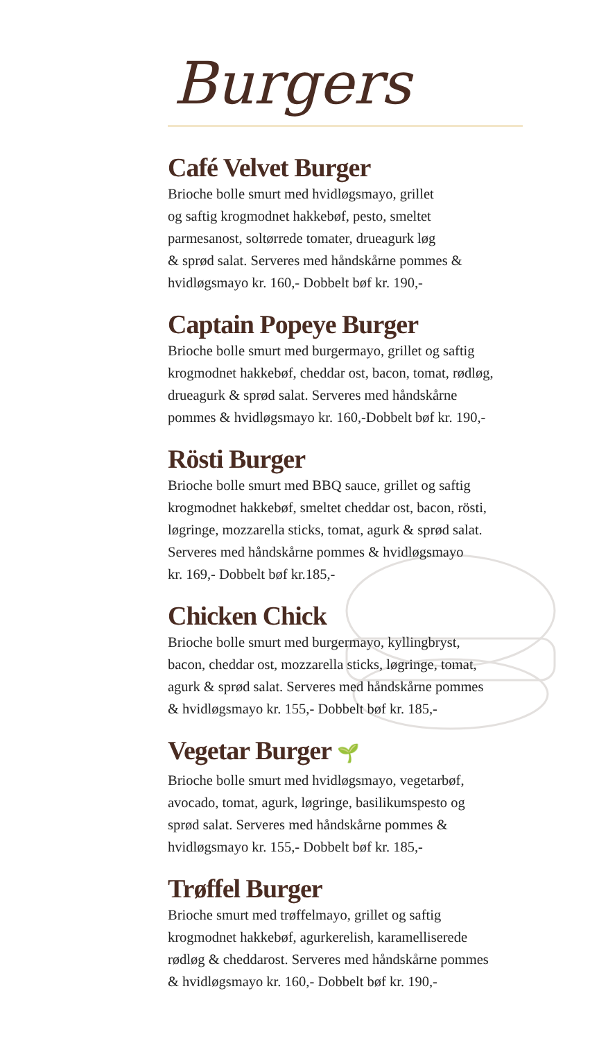Burgers
Café Velvet Burger
Brioche bolle smurt med hvidløgsmayo, grillet
og saftig krogmodnet hakkebøf, pesto, smeltet
parmesanost, soltørrede tomater, drueagurk løg
& sprød salat. Serveres med håndskårne pommes &
hvidløgsmayo kr. 160,- Dobbelt bøf kr. 190,-
Captain Popeye Burger
Brioche bolle smurt med burgermayo, grillet og saftig
krogmodnet hakkebøf, cheddar ost, bacon, tomat, rødløg,
drueagurk & sprød salat. Serveres med håndskårne
pommes & hvidløgsmayo kr. 160,-Dobbelt bøf kr. 190,-
Rösti Burger
Brioche bolle smurt med BBQ sauce, grillet og saftig
krogmodnet hakkebøf, smeltet cheddar ost, bacon, rösti,
løgringe, mozzarella sticks, tomat, agurk & sprød salat.
Serveres med håndskårne pommes & hvidløgsmayo
kr. 169,- Dobbelt bøf kr.185,-
Chicken Chick
Brioche bolle smurt med burgermayo, kyllingbryst,
bacon, cheddar ost, mozzarella sticks, løgringe, tomat,
agurk & sprød salat. Serveres med håndskårne pommes
& hvidløgsmayo kr. 155,- Dobbelt bøf kr. 185,-
Vegetar Burger 🌱
Brioche bolle smurt med hvidløgsmayo, vegetarbøf,
avocado, tomat, agurk, løgringe, basilikumspesto og
sprød salat. Serveres med håndskårne pommes &
hvidløgsmayo kr. 155,- Dobbelt bøf kr. 185,-
Trøffel Burger
Brioche smurt med trøffelmayo, grillet og saftig
krogmodnet hakkebøf, agurkerelish, karamelliserede
rødløg & cheddarost. Serveres med håndskårne pommes
& hvidløgsmayo kr. 160,- Dobbelt bøf kr. 190,-